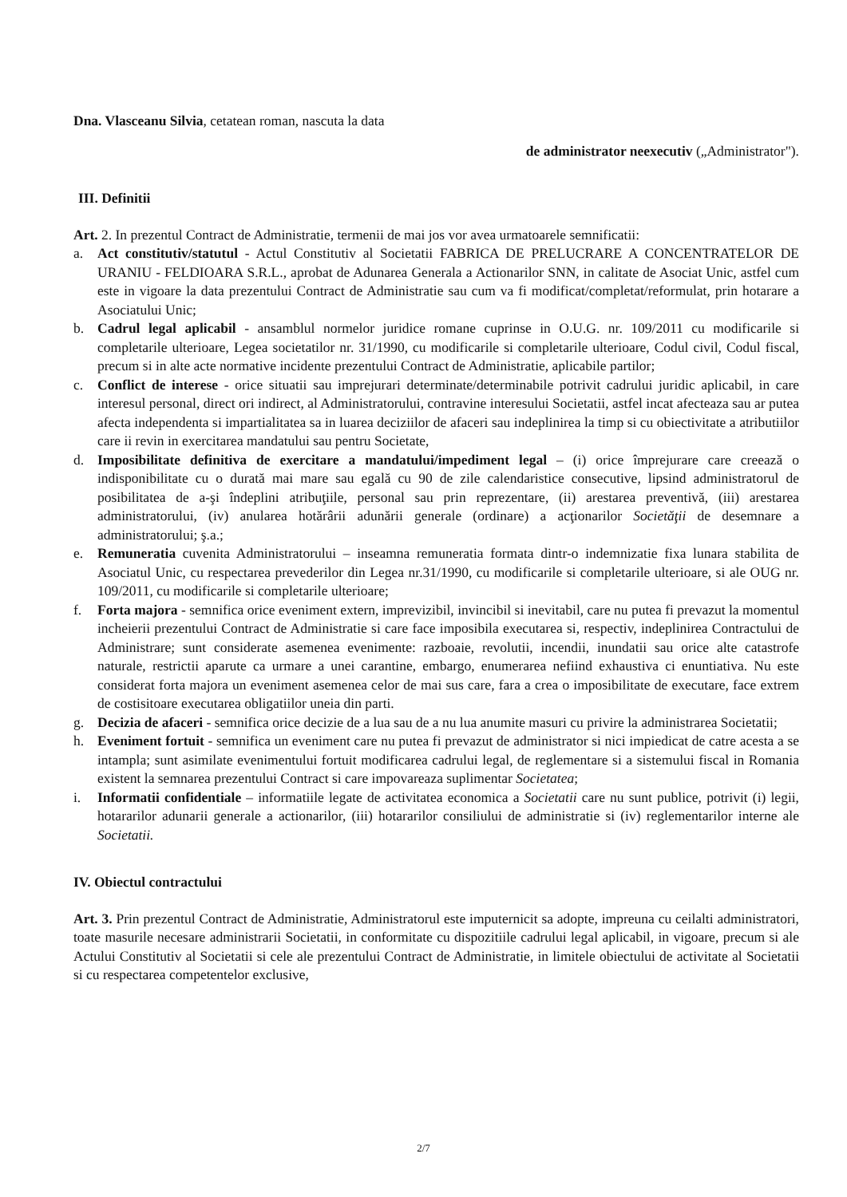Dna. Vlasceanu Silvia, cetatean roman, nascuta la data
de administrator neexecutiv („Administrator").
III. Definitii
Art. 2. In prezentul Contract de Administratie, termenii de mai jos vor avea urmatoarele semnificatii:
a. Act constitutiv/statutul - Actul Constitutiv al Societatii FABRICA DE PRELUCRARE A CONCENTRATELOR DE URANIU - FELDIOARA S.R.L., aprobat de Adunarea Generala a Actionarilor SNN, in calitate de Asociat Unic, astfel cum este in vigoare la data prezentului Contract de Administratie sau cum va fi modificat/completat/reformulat, prin hotarare a Asociatului Unic;
b. Cadrul legal aplicabil - ansamblul normelor juridice romane cuprinse in O.U.G. nr. 109/2011 cu modificarile si completarile ulterioare, Legea societatilor nr. 31/1990, cu modificarile si completarile ulterioare, Codul civil, Codul fiscal, precum si in alte acte normative incidente prezentului Contract de Administratie, aplicabile partilor;
c. Conflict de interese - orice situatii sau imprejurari determinate/determinabile potrivit cadrului juridic aplicabil, in care interesul personal, direct ori indirect, al Administratorului, contravine interesului Societatii, astfel incat afecteaza sau ar putea afecta independenta si impartialitatea sa in luarea deciziilor de afaceri sau indeplinirea la timp si cu obiectivitate a atributiilor care ii revin in exercitarea mandatului sau pentru Societate,
d. Imposibilitate definitiva de exercitare a mandatului/impediment legal – (i) orice împrejurare care creează o indisponibilitate cu o durată mai mare sau egală cu 90 de zile calendaristice consecutive, lipsind administratorul de posibilitatea de a-şi îndeplini atribuţiile, personal sau prin reprezentare, (ii) arestarea preventivă, (iii) arestarea administratorului, (iv) anularea hotărârii adunării generale (ordinare) a acţionarilor Societăţii de desemnare a administratorului; ş.a.;
e. Remuneratia cuvenita Administratorului – inseamna remuneratia formata dintr-o indemnizatie fixa lunara stabilita de Asociatul Unic, cu respectarea prevederilor din Legea nr.31/1990, cu modificarile si completarile ulterioare, si ale OUG nr. 109/2011, cu modificarile si completarile ulterioare;
f. Forta majora - semnifica orice eveniment extern, imprevizibil, invincibil si inevitabil, care nu putea fi prevazut la momentul incheierii prezentului Contract de Administratie si care face imposibila executarea si, respectiv, indeplinirea Contractului de Administrare; sunt considerate asemenea evenimente: razboaie, revolutii, incendii, inundatii sau orice alte catastrofe naturale, restrictii aparute ca urmare a unei carantine, embargo, enumerarea nefiind exhaustiva ci enuntiativa. Nu este considerat forta majora un eveniment asemenea celor de mai sus care, fara a crea o imposibilitate de executare, face extrem de costisitoare executarea obligatiilor uneia din parti.
g. Decizia de afaceri - semnifica orice decizie de a lua sau de a nu lua anumite masuri cu privire la administrarea Societatii;
h. Eveniment fortuit - semnifica un eveniment care nu putea fi prevazut de administrator si nici impiedicat de catre acesta a se intampla; sunt asimilate evenimentului fortuit modificarea cadrului legal, de reglementare si a sistemului fiscal in Romania existent la semnarea prezentului Contract si care impovareaza suplimentar Societatea;
i. Informatii confidentiale – informatiile legate de activitatea economica a Societatii care nu sunt publice, potrivit (i) legii, hotararilor adunarii generale a actionarilor, (iii) hotararilor consiliului de administratie si (iv) reglementarilor interne ale Societatii.
IV. Obiectul contractului
Art. 3. Prin prezentul Contract de Administratie, Administratorul este imputernicit sa adopte, impreuna cu ceilalti administratori, toate masurile necesare administrarii Societatii, in conformitate cu dispozitiile cadrului legal aplicabil, in vigoare, precum si ale Actului Constitutiv al Societatii si cele ale prezentului Contract de Administratie, in limitele obiectului de activitate al Societatii si cu respectarea competentelor exclusive,
2/7